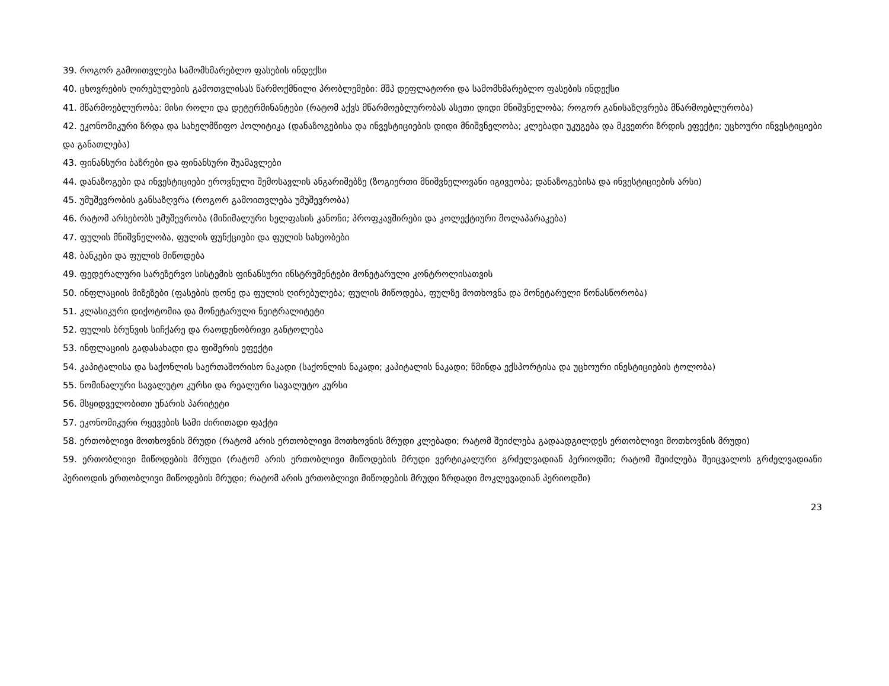39. როგორ გამოითვლება სამომხმარებლო ფასების ინდექსი
40. ცხოვრების ღირებულების გამოთვლისას წარმოქმნილი პრობლემები: მშპ დეფლატორი და სამომხმარებლო ფასების ინდექსი
41. მწარმოებლურობა: მისი როლი და დეტერმინანტები (რატომ აქვს მწარმოებლურობას ასეთი დიდი მნიშვნელობა; როგორ განისაზღვრება მწარმოებლურობა)
42. ეკონომიკური ზრდა და სახელმწიფო პოლიტიკა (დანაზოგებისა და ინვესტიციების დიდი მნიშვნელობა; კლებადი უკუგება და მკვეთრი ზრდის ეფექტი; უცხოური ინვესტიციები და განათლება)
43. ფინანსური ბაზრები და ფინანსური შუამავლები
44. დანაზოგები და ინვესტიციები ეროვნული შემოსავლის ანგარიშებზე (ზოგიერთი მნიშვნელოვანი იგივეობა; დანაზოგებისა და ინვესტიციების არსი)
45. უმუშევრობის განსაზღვრა (როგორ გამოითვლება უმუშევრობა)
46. რატომ არსებობს უმუშევრობა (მინიმალური ხელფასის კანონი; პროფკავშირები და კოლექტიური მოლაპარაკება)
47. ფულის მნიშვნელობა, ფულის ფუნქციები და ფულის სახეობები
48. ბანკები და ფულის მიწოდება
49. ფედერალური სარეზერვო სისტემის ფინანსური ინსტრუმენტები მონეტარული კონტროლისათვის
50. ინფლაციის მიზეზები (ფასების დონე და ფულის ღირებულება; ფულის მიწოდება, ფულზე მოთხოვნა და მონეტარული წონასწორობა)
51. კლასიკური დიქოტომია და მონეტარული ნეიტრალიტეტი
52. ფულის ბრუნვის სიჩქარე და რაოდენობრივი განტოლება
53. ინფლაციის გადასახადი და ფიშერის ეფექტი
54. კაპიტალისა და საქონლის საერთაშორისო ნაკადი (საქონლის ნაკადი; კაპიტალის ნაკადი; წმინდა ექსპორტისა და უცხოური ინესტიციების ტოლობა)
55. ნომინალური სავალუტო კურსი და რეალური სავალუტო კურსი
56. მსყიდველობითი უნარის პარიტეტი
57. ეკონომიკური რყევების სამი ძირითადი ფაქტი
58. ერთობლივი მოთხოვნის მრუდი (რატომ არის ერთობლივი მოთხოვნის მრუდი კლებადი; რატომ შეიძლება გადაადგილდეს ერთობლივი მოთხოვნის მრუდი)
59. ერთობლივი მიწოდების მრუდი (რატომ არის ერთობლივი მიწოდების მრუდი ვერტიკალური გრძელვადიან პერიოდში; რატომ შეიძლება შეიცვალოს გრძელვადიანი პერიოდის ერთობლივი მიწოდების მრუდი; რატომ არის ერთობლივი მიწოდების მრუდი ზრდადი მოკლევადიან პერიოდში)
23